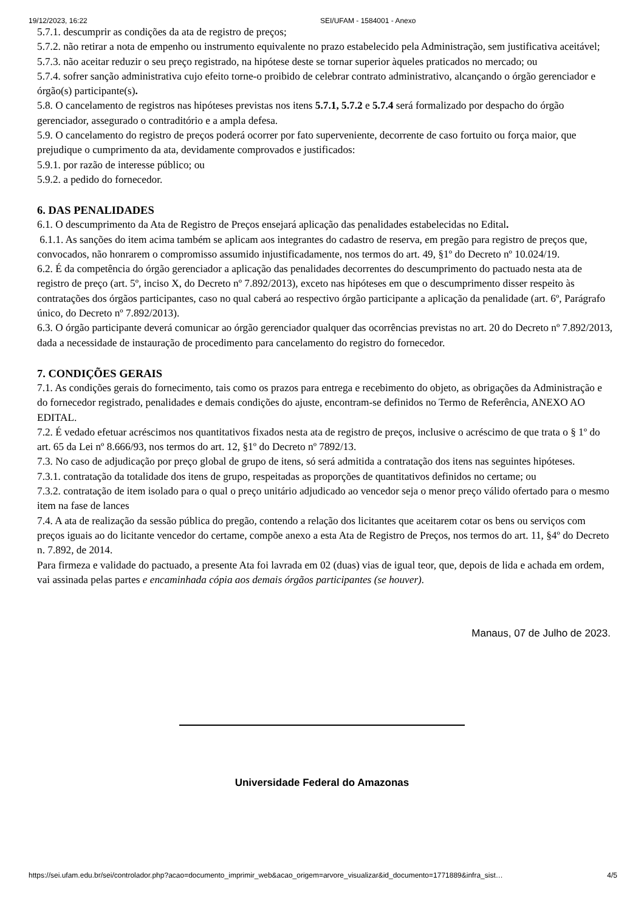19/12/2023, 16:22 SEI/UFAM - 1584001 - Anexo
5.7.1. descumprir as condições da ata de registro de preços;
5.7.2. não retirar a nota de empenho ou instrumento equivalente no prazo estabelecido pela Administração, sem justificativa aceitável;
5.7.3. não aceitar reduzir o seu preço registrado, na hipótese deste se tornar superior àqueles praticados no mercado; ou
5.7.4. sofrer sanção administrativa cujo efeito torne-o proibido de celebrar contrato administrativo, alcançando o órgão gerenciador e órgão(s) participante(s).
5.8. O cancelamento de registros nas hipóteses previstas nos itens 5.7.1, 5.7.2 e 5.7.4 será formalizado por despacho do órgão gerenciador, assegurado o contraditório e a ampla defesa.
5.9. O cancelamento do registro de preços poderá ocorrer por fato superveniente, decorrente de caso fortuito ou força maior, que prejudique o cumprimento da ata, devidamente comprovados e justificados:
5.9.1. por razão de interesse público; ou
5.9.2. a pedido do fornecedor.
6. DAS PENALIDADES
6.1. O descumprimento da Ata de Registro de Preços ensejará aplicação das penalidades estabelecidas no Edital.
6.1.1. As sanções do item acima também se aplicam aos integrantes do cadastro de reserva, em pregão para registro de preços que, convocados, não honrarem o compromisso assumido injustificadamente, nos termos do art. 49, §1º do Decreto nº 10.024/19.
6.2. É da competência do órgão gerenciador a aplicação das penalidades decorrentes do descumprimento do pactuado nesta ata de registro de preço (art. 5º, inciso X, do Decreto nº 7.892/2013), exceto nas hipóteses em que o descumprimento disser respeito às contratações dos órgãos participantes, caso no qual caberá ao respectivo órgão participante a aplicação da penalidade (art. 6º, Parágrafo único, do Decreto nº 7.892/2013).
6.3. O órgão participante deverá comunicar ao órgão gerenciador qualquer das ocorrências previstas no art. 20 do Decreto nº 7.892/2013, dada a necessidade de instauração de procedimento para cancelamento do registro do fornecedor.
7. CONDIÇÕES GERAIS
7.1. As condições gerais do fornecimento, tais como os prazos para entrega e recebimento do objeto, as obrigações da Administração e do fornecedor registrado, penalidades e demais condições do ajuste, encontram-se definidos no Termo de Referência, ANEXO AO EDITAL.
7.2. É vedado efetuar acréscimos nos quantitativos fixados nesta ata de registro de preços, inclusive o acréscimo de que trata o § 1º do art. 65 da Lei nº 8.666/93, nos termos do art. 12, §1º do Decreto nº 7892/13.
7.3. No caso de adjudicação por preço global de grupo de itens, só será admitida a contratação dos itens nas seguintes hipóteses.
7.3.1. contratação da totalidade dos itens de grupo, respeitadas as proporções de quantitativos definidos no certame; ou
7.3.2. contratação de item isolado para o qual o preço unitário adjudicado ao vencedor seja o menor preço válido ofertado para o mesmo item na fase de lances
7.4. A ata de realização da sessão pública do pregão, contendo a relação dos licitantes que aceitarem cotar os bens ou serviços com preços iguais ao do licitante vencedor do certame, compõe anexo a esta Ata de Registro de Preços, nos termos do art. 11, §4º do Decreto n. 7.892, de 2014.
Para firmeza e validade do pactuado, a presente Ata foi lavrada em 02 (duas) vias de igual teor, que, depois de lida e achada em ordem, vai assinada pelas partes e encaminhada cópia aos demais órgãos participantes (se houver).
Manaus, 07 de Julho de 2023.
Universidade Federal do Amazonas
https://sei.ufam.edu.br/sei/controlador.php?acao=documento_imprimir_web&acao_origem=arvore_visualizar&id_documento=1771889&infra_sist… 4/5